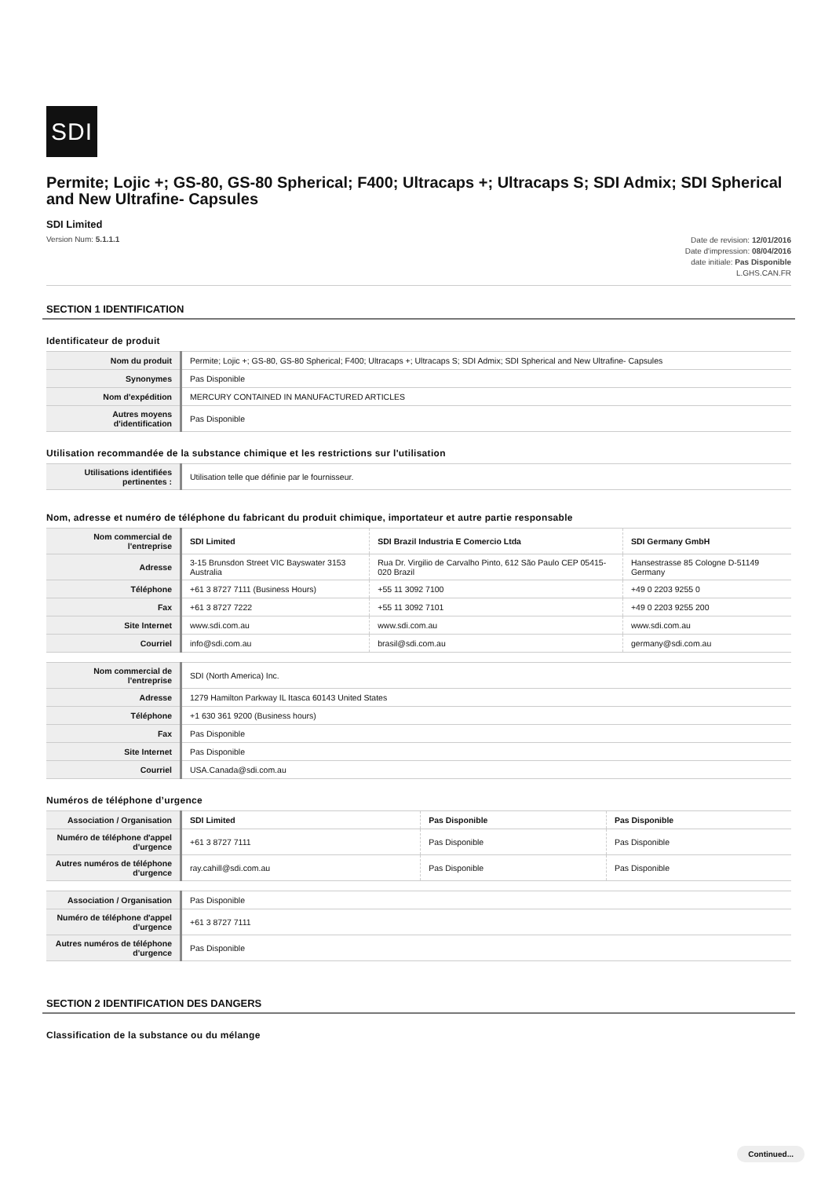SDI
Permite; Lojic +; GS-80, GS-80 Spherical; F400; Ultracaps +; Ultracaps S; SDI Admix; SDI Spherical and New Ultrafine- Capsules
SDI Limited
Version Num: 5.1.1.1
Date de revision: 12/01/2016
Date d'impression: 08/04/2016
date initiale: Pas Disponible
L.GHS.CAN.FR
SECTION 1 IDENTIFICATION
Identificateur de produit
| Nom du produit | Permite; Lojic +; GS-80, GS-80 Spherical; F400; Ultracaps +; Ultracaps S; SDI Admix; SDI Spherical and New Ultrafine- Capsules |
| Synonymes | Pas Disponible |
| Nom d'expédition | MERCURY CONTAINED IN MANUFACTURED ARTICLES |
| Autres moyens d'identification | Pas Disponible |
Utilisation recommandée de la substance chimique et les restrictions sur l'utilisation
| Utilisations identifiées pertinentes : | Utilisation telle que définie par le fournisseur. |
Nom, adresse et numéro de téléphone du fabricant du produit chimique, importateur et autre partie responsable
| Nom commercial de l'entreprise | SDI Limited | SDI Brazil Industria E Comercio Ltda | SDI Germany GmbH |
| Adresse | 3-15 Brunsdon Street VIC Bayswater 3153 Australia | Rua Dr. Virgilio de Carvalho Pinto, 612 São Paulo CEP 05415-020 Brazil | Hansestrasse 85 Cologne D-51149 Germany |
| Téléphone | +61 3 8727 7111 (Business Hours) | +55 11 3092 7100 | +49 0 2203 9255 0 |
| Fax | +61 3 8727 7222 | +55 11 3092 7101 | +49 0 2203 9255 200 |
| Site Internet | www.sdi.com.au | www.sdi.com.au | www.sdi.com.au |
| Courriel | info@sdi.com.au | brasil@sdi.com.au | germany@sdi.com.au |
| Nom commercial de l'entreprise | SDI (North America) Inc. |
| Adresse | 1279 Hamilton Parkway IL Itasca 60143 United States |
| Téléphone | +1 630 361 9200 (Business hours) |
| Fax | Pas Disponible |
| Site Internet | Pas Disponible |
| Courriel | USA.Canada@sdi.com.au |
Numéros de téléphone d’urgence
| Association / Organisation | SDI Limited | Pas Disponible | Pas Disponible |
| Numéro de téléphone d'appel d'urgence | +61 3 8727 7111 | Pas Disponible | Pas Disponible |
| Autres numéros de téléphone d'urgence | ray.cahill@sdi.com.au | Pas Disponible | Pas Disponible |
| Association / Organisation | Pas Disponible |
| Numéro de téléphone d'appel d'urgence | +61 3 8727 7111 |
| Autres numéros de téléphone d'urgence | Pas Disponible |
SECTION 2 IDENTIFICATION DES DANGERS
Classification de la substance ou du mélange
Continued...